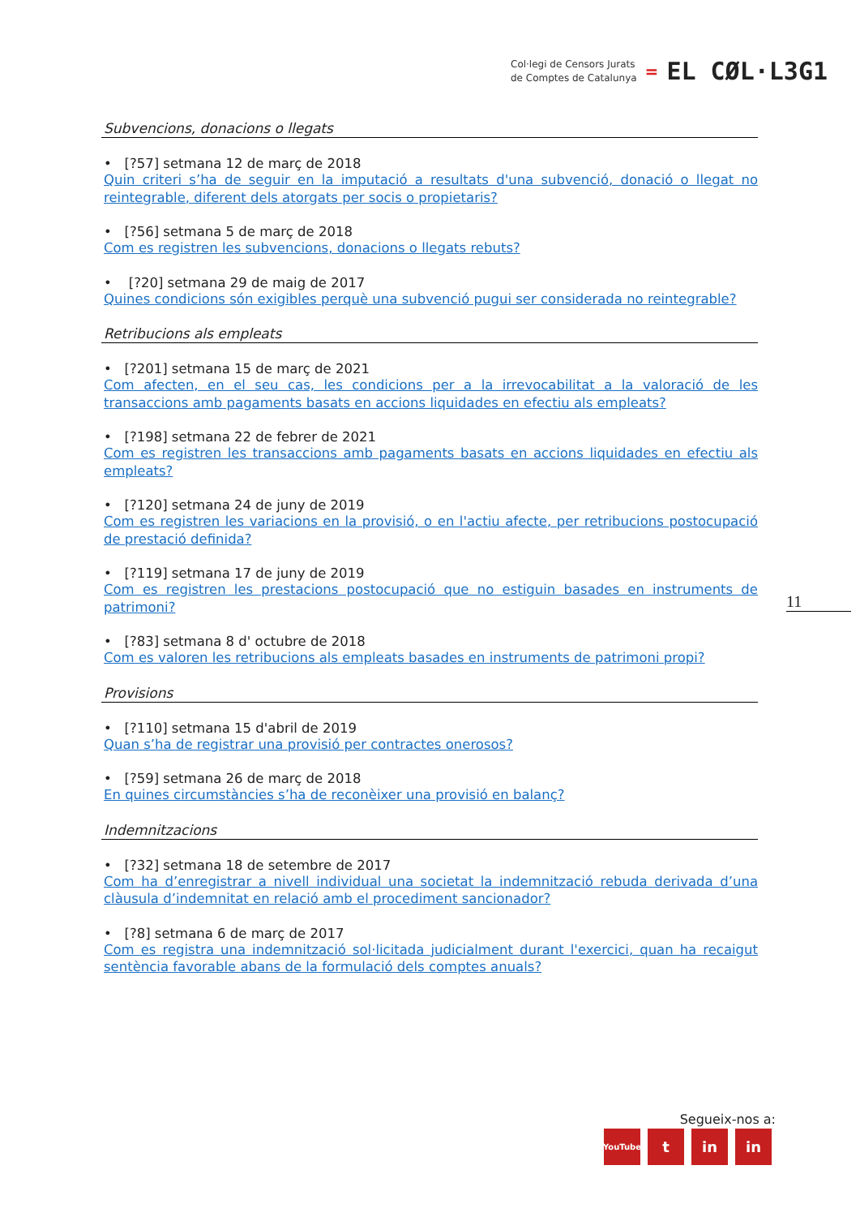Col·legi de Censors Jurats
de Comptes de Catalunya
= EL CØL·L3G1
Subvencions, donacions o llegats
• [?57] setmana 12 de març de 2018
Quin criteri s’ha de seguir en la imputació a resultats d'una subvenció, donació o llegat no reintegrable, diferent dels atorgats per socis o propietaris?
• [?56] setmana 5 de març de 2018
Com es registren les subvencions, donacions o llegats rebuts?
• [?20] setmana 29 de maig de 2017
Quines condicions són exigibles perquè una subvenció pugui ser considerada no reintegrable?
Retribucions als empleats
• [?201] setmana 15 de març de 2021
Com afecten, en el seu cas, les condicions per a la irrevocabilitat a la valoració de les transaccions amb pagaments basats en accions liquidades en efectiu als empleats?
• [?198] setmana 22 de febrer de 2021
Com es registren les transaccions amb pagaments basats en accions liquidades en efectiu als empleats?
• [?120] setmana 24 de juny de 2019
Com es registren les variacions en la provisió, o en l'actiu afecte, per retribucions postocupació de prestació definida?
• [?119] setmana 17 de juny de 2019
Com es registren les prestacions postocupació que no estiguin basades en instruments de patrimoni?
• [?83] setmana 8 d' octubre de 2018
Com es valoren les retribucions als empleats basades en instruments de patrimoni propi?
Provisions
• [?110] setmana 15 d'abril de 2019
Quan s’ha de registrar una provisió per contractes onerosos?
• [?59] setmana 26 de març de 2018
En quines circumstàncies s’ha de reconèixer una provisió en balanç?
Indemnitzacions
• [?32] setmana 18 de setembre de 2017
Com ha d’enregistrar a nivell individual una societat la indemnització rebuda derivada d’una clàusula d’indemnitat en relació amb el procediment sancionador?
• [?8] setmana 6 de març de 2017
Com es registra una indemnització sol·licitada judicialment durant l'exercici, quan ha recaigut sentència favorable abans de la formulació dels comptes anuals?
11
Segueix-nos a:
YouTube t in in